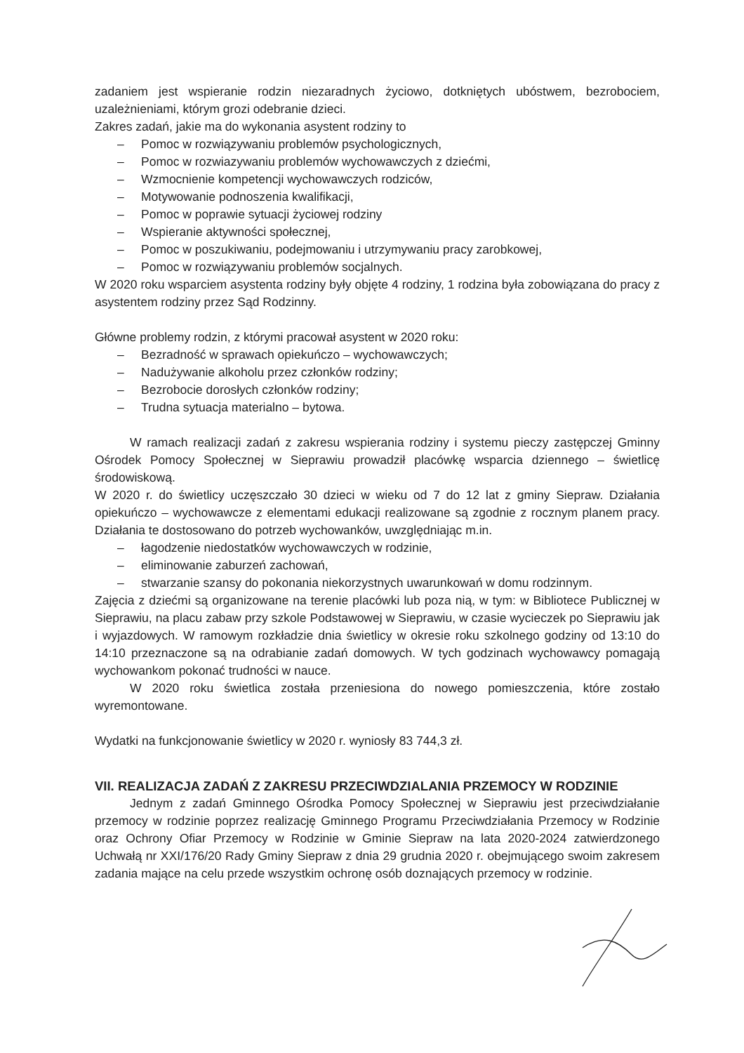zadaniem jest wspieranie rodzin niezaradnych życiowo, dotkniętych ubóstwem, bezrobociem, uzależnieniami, którym grozi odebranie dzieci.
Zakres zadań, jakie ma do wykonania asystent rodziny to
– Pomoc w rozwiązywaniu problemów psychologicznych,
– Pomoc w rozwiazywaniu problemów wychowawczych z dziećmi,
– Wzmocnienie kompetencji wychowawczych rodziców,
– Motywowanie podnoszenia kwalifikacji,
– Pomoc w poprawie sytuacji życiowej rodziny
– Wspieranie aktywności społecznej,
– Pomoc w poszukiwaniu, podejmowaniu i utrzymywaniu pracy zarobkowej,
– Pomoc w rozwiązywaniu problemów socjalnych.
W 2020 roku wsparciem asystenta rodziny były objęte 4 rodziny, 1 rodzina była zobowiązana do pracy z asystentem rodziny przez Sąd Rodzinny.
Główne problemy rodzin, z którymi pracował asystent w 2020 roku:
– Bezradność w sprawach opiekuńczo – wychowawczych;
– Nadużywanie alkoholu przez członków rodziny;
– Bezrobocie dorosłych członków rodziny;
– Trudna sytuacja materialno – bytowa.
W ramach realizacji zadań z zakresu wspierania rodziny i systemu pieczy zastępczej Gminny Ośrodek Pomocy Społecznej w Sieprawiu prowadził placówkę wsparcia dziennego – świetlicę środowiskową.
W 2020 r. do świetlicy uczęszczało 30 dzieci w wieku od 7 do 12 lat z gminy Siepraw. Działania opiekuńczo – wychowawcze z elementami edukacji realizowane są zgodnie z rocznym planem pracy. Działania te dostosowano do potrzeb wychowanków, uwzględniając m.in.
– łagodzenie niedostatków wychowawczych w rodzinie,
– eliminowanie zaburzeń zachowań,
– stwarzanie szansy do pokonania niekorzystnych uwarunkowań w domu rodzinnym.
Zajęcia z dziećmi są organizowane na terenie placówki lub poza nią, w tym: w Bibliotece Publicznej w Sieprawiu, na placu zabaw przy szkole Podstawowej w Sieprawiu, w czasie wycieczek po Sieprawiu jak i wyjazdowych. W ramowym rozkładzie dnia świetlicy w okresie roku szkolnego godziny od 13:10 do 14:10 przeznaczone są na odrabianie zadań domowych. W tych godzinach wychowawcy pomagają wychowankom pokonać trudności w nauce.
W 2020 roku świetlica została przeniesiona do nowego pomieszczenia, które zostało wyremontowane.
Wydatki na funkcjonowanie świetlicy w 2020 r. wyniosły 83 744,3 zł.
VII. REALIZACJA ZADAŃ Z ZAKRESU PRZECIWDZIALANIA PRZEMOCY W RODZINIE
Jednym z zadań Gminnego Ośrodka Pomocy Społecznej w Sieprawiu jest przeciwdziałanie przemocy w rodzinie poprzez realizację Gminnego Programu Przeciwdziałania Przemocy w Rodzinie oraz Ochrony Ofiar Przemocy w Rodzinie w Gminie Siepraw na lata 2020-2024 zatwierdzonego Uchwałą nr XXI/176/20 Rady Gminy Siepraw z dnia 29 grudnia 2020 r. obejmującego swoim zakresem zadania mające na celu przede wszystkim ochronę osób doznających przemocy w rodzinie.